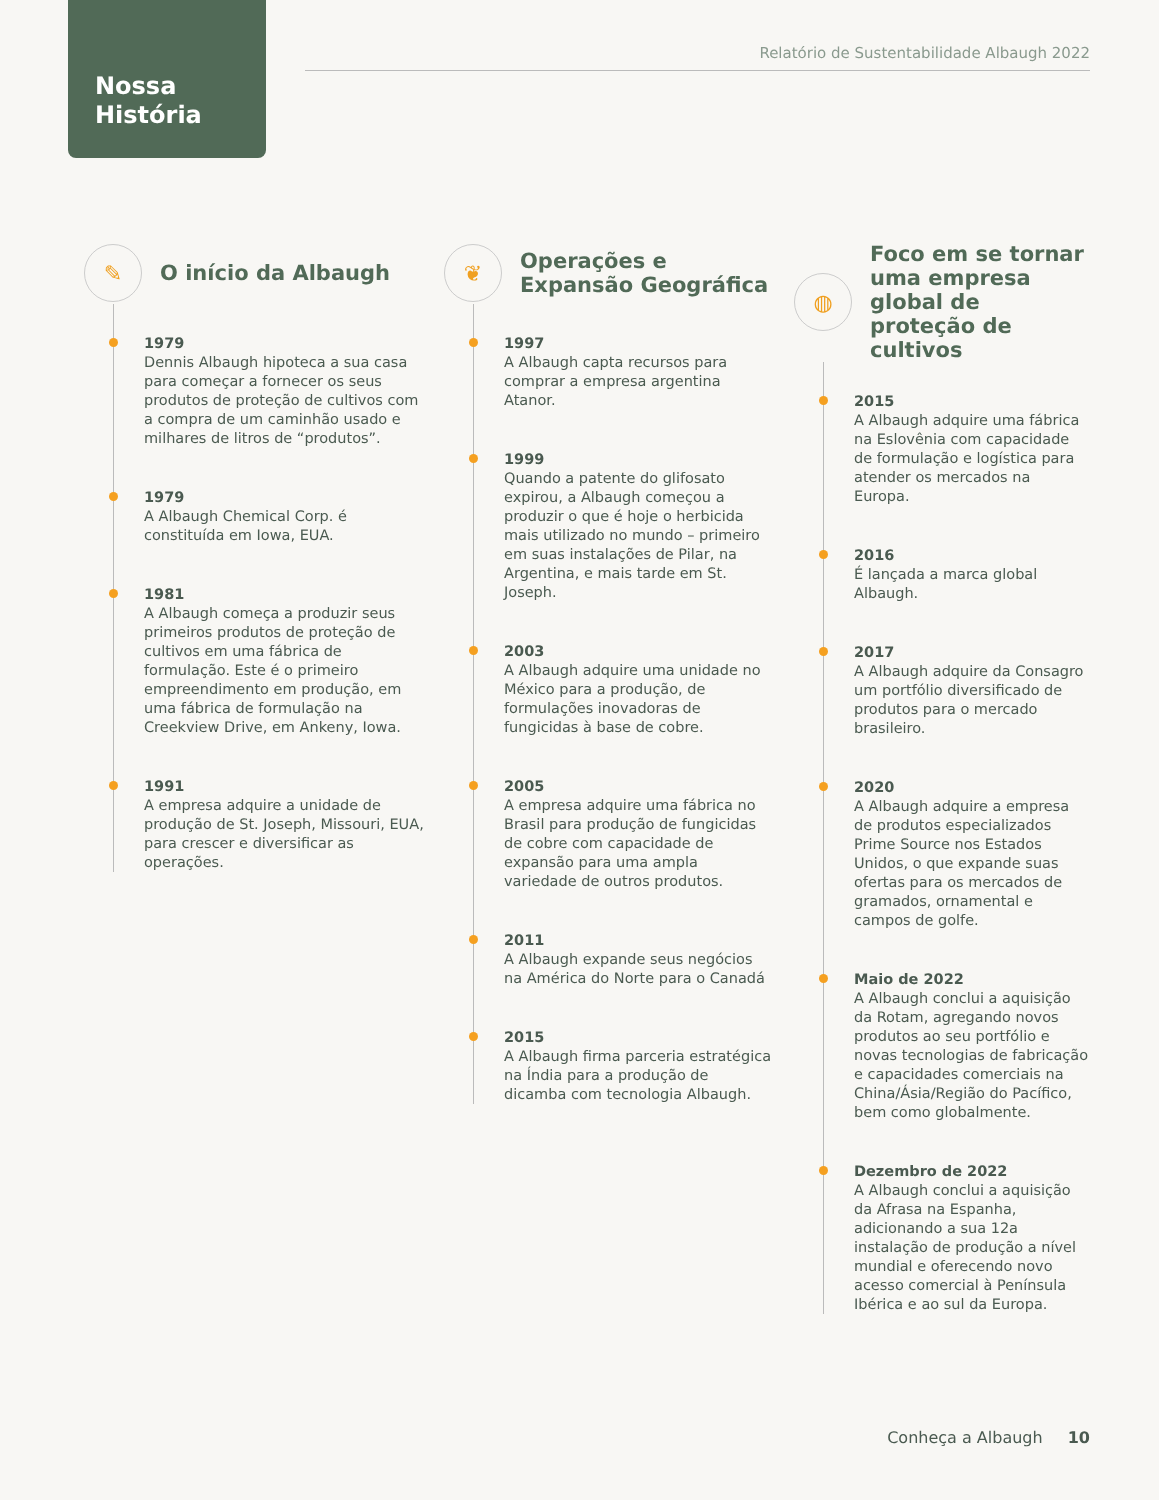Nossa
História
Relatório de Sustentabilidade Albaugh 2022
✎
O início da Albaugh
1979
Dennis Albaugh hipoteca a sua casa para começar a fornecer os seus produtos de proteção de cultivos com a compra de um caminhão usado e milhares de litros de “produtos”.
1979
A Albaugh Chemical Corp. é constituída em Iowa, EUA.
1981
A Albaugh começa a produzir seus primeiros produtos de proteção de cultivos em uma fábrica de formulação. Este é o primeiro empreendimento em produção, em uma fábrica de formulação na Creekview Drive, em Ankeny, Iowa.
1991
A empresa adquire a unidade de produção de St. Joseph, Missouri, EUA, para crescer e diversificar as operações.
❦
Operações e
Expansão Geográfica
1997
A Albaugh capta recursos para comprar a empresa argentina Atanor.
1999
Quando a patente do glifosato expirou, a Albaugh começou a produzir o que é hoje o herbicida mais utilizado no mundo – primeiro em suas instalações de Pilar, na Argentina, e mais tarde em St. Joseph.
2003
A Albaugh adquire uma unidade no México para a produção, de formulações inovadoras de fungicidas à base de cobre.
2005
A empresa adquire uma fábrica no Brasil para produção de fungicidas de cobre com capacidade de expansão para uma ampla variedade de outros produtos.
2011
A Albaugh expande seus negócios na América do Norte para o Canadá
2015
A Albaugh firma parceria estratégica na Índia para a produção de dicamba com tecnologia Albaugh.
◍
Foco em se tornar uma empresa global de proteção de cultivos
2015
A Albaugh adquire uma fábrica na Eslovênia com capacidade de formulação e logística para atender os mercados na Europa.
2016
É lançada a marca global Albaugh.
2017
A Albaugh adquire da Consagro um portfólio diversificado de produtos para o mercado brasileiro.
2020
A Albaugh adquire a empresa de produtos especializados Prime Source nos Estados Unidos, o que expande suas ofertas para os mercados de gramados, ornamental e campos de golfe.
Maio de 2022
A Albaugh conclui a aquisição da Rotam, agregando novos produtos ao seu portfólio e novas tecnologias de fabricação e capacidades comerciais na China/Ásia/Região do Pacífico, bem como globalmente.
Dezembro de 2022
A Albaugh conclui a aquisição da Afrasa na Espanha, adicionando a sua 12a instalação de produção a nível mundial e oferecendo novo acesso comercial à Península Ibérica e ao sul da Europa.
Conheça a Albaugh 10